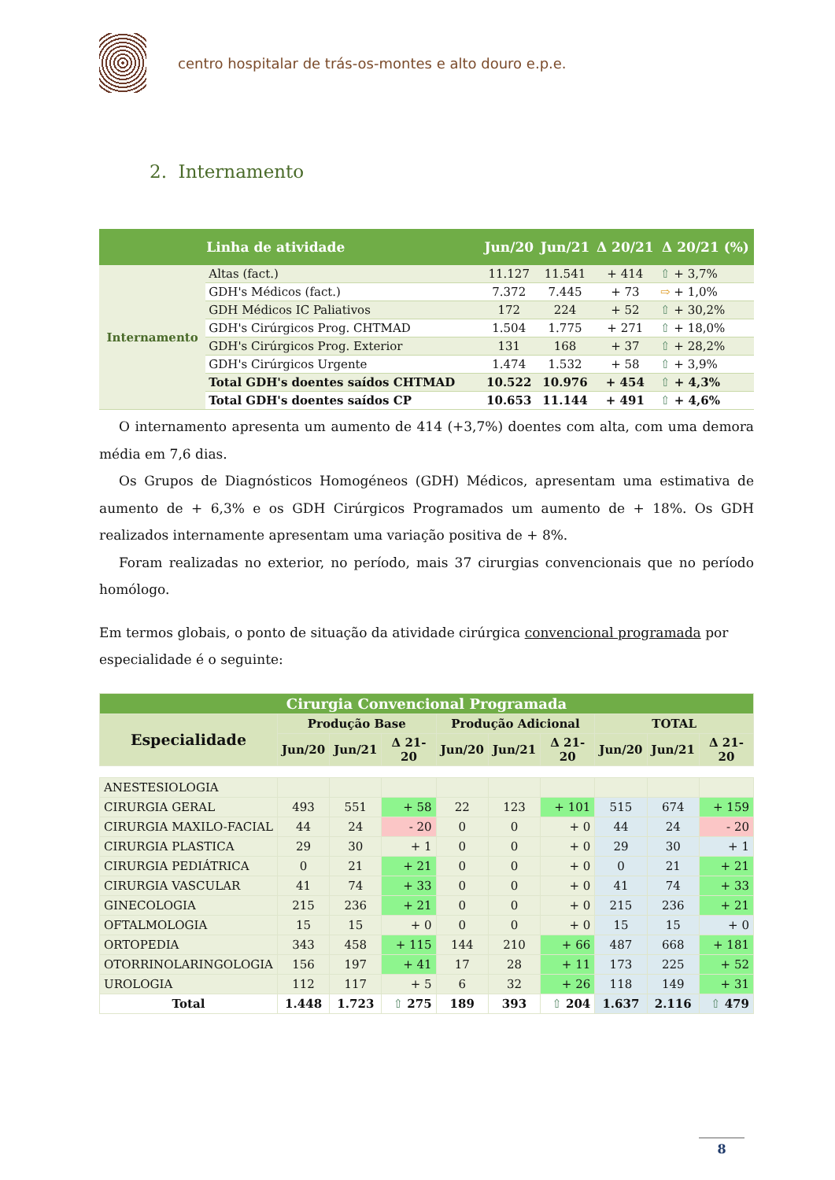centro hospitalar de trás-os-montes e alto douro e.p.e.
2. Internamento
| | Linha de atividade | Jun/20 | Jun/21 | Δ 20/21 | Δ 20/21 (%) |
| --- | --- | --- | --- | --- | --- |
| Internamento | Altas (fact.) | 11.127 | 11.541 | + 414 | ⇧ + 3,7% |
| | GDH's Médicos (fact.) | 7.372 | 7.445 | + 73 | ⇨ + 1,0% |
| | GDH Médicos IC Paliativos | 172 | 224 | + 52 | ⇧ + 30,2% |
| | GDH's Cirúrgicos Prog. CHTMAD | 1.504 | 1.775 | + 271 | ⇧ + 18,0% |
| | GDH's Cirúrgicos Prog. Exterior | 131 | 168 | + 37 | ⇧ + 28,2% |
| | GDH's Cirúrgicos Urgente | 1.474 | 1.532 | + 58 | ⇧ + 3,9% |
| | Total GDH's doentes saídos CHTMAD | 10.522 | 10.976 | + 454 | ⇧ + 4,3% |
| | Total GDH's doentes saídos CP | 10.653 | 11.144 | + 491 | ⇧ + 4,6% |
O internamento apresenta um aumento de 414 (+3,7%) doentes com alta, com uma demora média em 7,6 dias.
Os Grupos de Diagnósticos Homogéneos (GDH) Médicos, apresentam uma estimativa de aumento de + 6,3% e os GDH Cirúrgicos Programados um aumento de + 18%. Os GDH realizados internamente apresentam uma variação positiva de + 8%.
Foram realizadas no exterior, no período, mais 37 cirurgias convencionais que no período homólogo.
Em termos globais, o ponto de situação da atividade cirúrgica convencional programada por especialidade é o seguinte:
| Cirurgia Convencional Programada | | | | | | | | | |
| --- | --- | --- | --- | --- | --- | --- | --- | --- | --- |
| Especialidade | Produção Base | | | Produção Adicional | | | TOTAL | | |
| | Jun/20 | Jun/21 | Δ 21-20 | Jun/20 | Jun/21 | Δ 21-20 | Jun/20 | Jun/21 | Δ 21-20 |
| ANESTESIOLOGIA | | | | | | | | | |
| CIRURGIA GERAL | 493 | 551 | + 58 | 22 | 123 | + 101 | 515 | 674 | + 159 |
| CIRURGIA MAXILO-FACIAL | 44 | 24 | - 20 | 0 | 0 | + 0 | 44 | 24 | - 20 |
| CIRURGIA PLASTICA | 29 | 30 | + 1 | 0 | 0 | + 0 | 29 | 30 | + 1 |
| CIRURGIA PEDIÁTRICA | 0 | 21 | + 21 | 0 | 0 | + 0 | 0 | 21 | + 21 |
| CIRURGIA VASCULAR | 41 | 74 | + 33 | 0 | 0 | + 0 | 41 | 74 | + 33 |
| GINECOLOGIA | 215 | 236 | + 21 | 0 | 0 | + 0 | 215 | 236 | + 21 |
| OFTALMOLOGIA | 15 | 15 | + 0 | 0 | 0 | + 0 | 15 | 15 | + 0 |
| ORTOPEDIA | 343 | 458 | + 115 | 144 | 210 | + 66 | 487 | 668 | + 181 |
| OTORRINOLARINGOLOGIA | 156 | 197 | + 41 | 17 | 28 | + 11 | 173 | 225 | + 52 |
| UROLOGIA | 112 | 117 | + 5 | 6 | 32 | + 26 | 118 | 149 | + 31 |
| Total | 1.448 | 1.723 | ⇧ 275 | 189 | 393 | ⇧ 204 | 1.637 | 2.116 | ⇧ 479 |
8